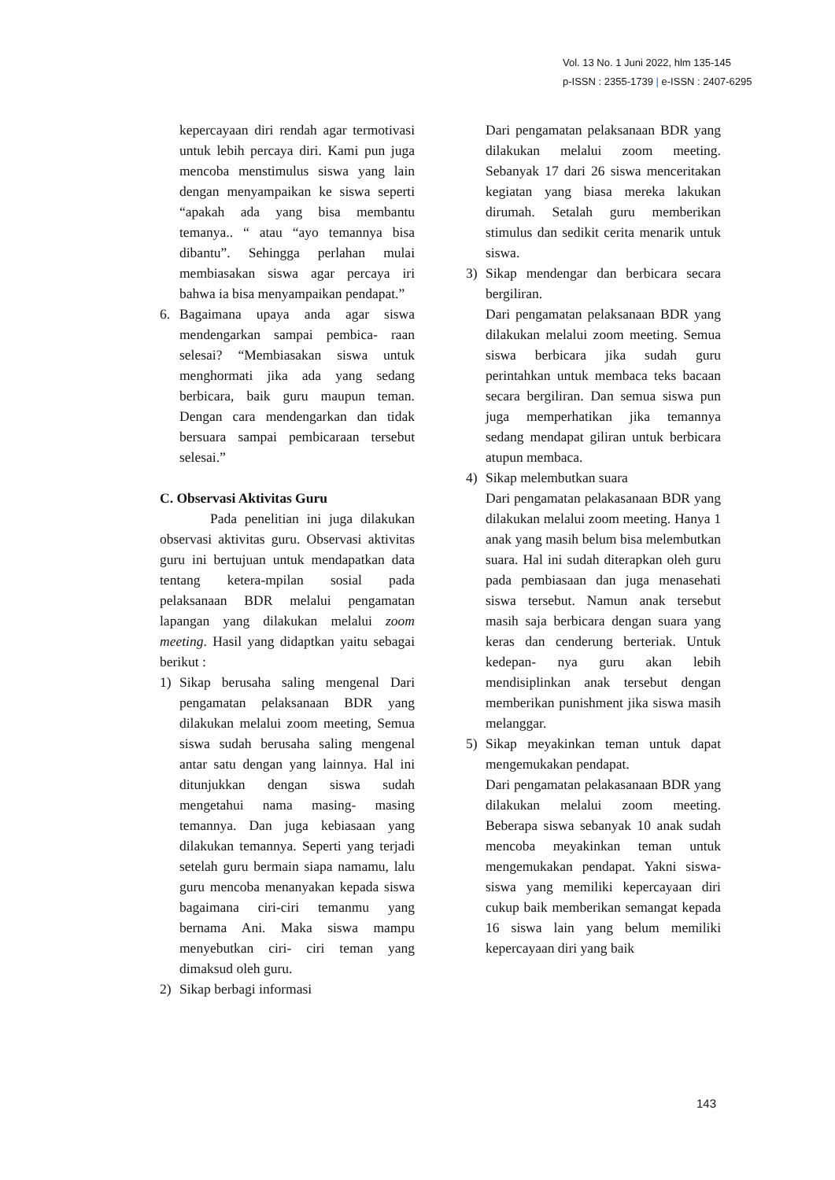Vol. 13 No. 1 Juni 2022, hlm 135-145
p-ISSN : 2355-1739 | e-ISSN : 2407-6295
kepercayaan diri rendah agar termotivasi untuk lebih percaya diri. Kami pun juga mencoba menstimulus siswa yang lain dengan menyampaikan ke siswa seperti “apakah ada yang bisa membantu temanya.. “ atau “ayo temannya bisa dibantu”. Sehingga perlahan mulai membiasakan siswa agar percaya iri bahwa ia bisa menyampaikan pendapat.”
6. Bagaimana upaya anda agar siswa mendengarkan sampai pembica- raan selesai? “Membiasakan siswa untuk menghormati jika ada yang sedang berbicara, baik guru maupun teman. Dengan cara mendengarkan dan tidak bersuara sampai pembicaraan tersebut selesai.”
C. Observasi Aktivitas Guru
Pada penelitian ini juga dilakukan observasi aktivitas guru. Observasi aktivitas guru ini bertujuan untuk mendapatkan data tentang ketera-mpilan sosial pada pelaksanaan BDR melalui pengamatan lapangan yang dilakukan melalui zoom meeting. Hasil yang didaptkan yaitu sebagai berikut :
1) Sikap berusaha saling mengenal Dari pengamatan pelaksanaan BDR yang dilakukan melalui zoom meeting, Semua siswa sudah berusaha saling mengenal antar satu dengan yang lainnya. Hal ini ditunjukkan dengan siswa sudah mengetahui nama masing- masing temannya. Dan juga kebiasaan yang dilakukan temannya. Seperti yang terjadi setelah guru bermain siapa namamu, lalu guru mencoba menanyakan kepada siswa bagaimana ciri-ciri temanmu yang bernama Ani. Maka siswa mampu menyebutkan ciri- ciri teman yang dimaksud oleh guru.
2) Sikap berbagi informasi
Dari pengamatan pelaksanaan BDR yang dilakukan melalui zoom meeting. Sebanyak 17 dari 26 siswa menceritakan kegiatan yang biasa mereka lakukan dirumah. Setalah guru memberikan stimulus dan sedikit cerita menarik untuk siswa.
3) Sikap mendengar dan berbicara secara bergiliran.
Dari pengamatan pelaksanaan BDR yang dilakukan melalui zoom meeting. Semua siswa berbicara jika sudah guru perintahkan untuk membaca teks bacaan secara bergiliran. Dan semua siswa pun juga memperhatikan jika temannya sedang mendapat giliran untuk berbicara atupun membaca.
4) Sikap melembutkan suara
Dari pengamatan pelakasanaan BDR yang dilakukan melalui zoom meeting. Hanya 1 anak yang masih belum bisa melembutkan suara. Hal ini sudah diterapkan oleh guru pada pembiasaan dan juga menasehati siswa tersebut. Namun anak tersebut masih saja berbicara dengan suara yang keras dan cenderung berteriak. Untuk kedepan- nya guru akan lebih mendisiplinkan anak tersebut dengan memberikan punishment jika siswa masih melanggar.
5) Sikap meyakinkan teman untuk dapat mengemukakan pendapat.
Dari pengamatan pelakasanaan BDR yang dilakukan melalui zoom meeting. Beberapa siswa sebanyak 10 anak sudah mencoba meyakinkan teman untuk mengemukakan pendapat. Yakni siswa-siswa yang memiliki kepercayaan diri cukup baik memberikan semangat kepada 16 siswa lain yang belum memiliki kepercayaan diri yang baik
143